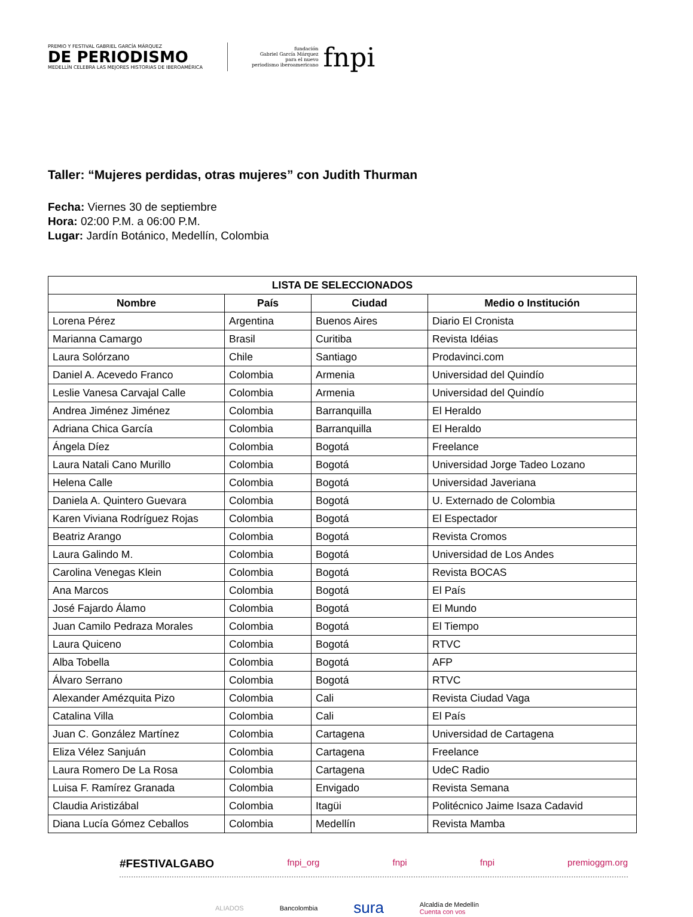PREMIO Y FESTIVAL GABRIEL GARCÍA MÁRQUEZ
DE PERIODISMO
MEDELLÍN CELEBRA LAS MEJORES HISTORIAS DE IBEROAMÉRICA
fundación
Gabriel García Márquez
para el nuevo
periodismo iberoamericano
fnpi
Taller: “Mujeres perdidas, otras mujeres” con Judith Thurman
Fecha: Viernes 30 de septiembre
Hora: 02:00 P.M. a 06:00 P.M.
Lugar: Jardín Botánico, Medellín, Colombia
| LISTA DE SELECCIONADOS | | | |
| --- | --- | --- | --- |
| Nombre | País | Ciudad | Medio o Institución |
| Lorena Pérez | Argentina | Buenos Aires | Diario El Cronista |
| Marianna Camargo | Brasil | Curitiba | Revista Idéias |
| Laura Solórzano | Chile | Santiago | Prodavinci.com |
| Daniel A. Acevedo Franco | Colombia | Armenia | Universidad del Quindío |
| Leslie Vanesa Carvajal Calle | Colombia | Armenia | Universidad del Quindío |
| Andrea Jiménez Jiménez | Colombia | Barranquilla | El Heraldo |
| Adriana Chica García | Colombia | Barranquilla | El Heraldo |
| Ángela Díez | Colombia | Bogotá | Freelance |
| Laura Natali Cano Murillo | Colombia | Bogotá | Universidad Jorge Tadeo Lozano |
| Helena Calle | Colombia | Bogotá | Universidad Javeriana |
| Daniela A. Quintero Guevara | Colombia | Bogotá | U. Externado de Colombia |
| Karen Viviana Rodríguez Rojas | Colombia | Bogotá | El Espectador |
| Beatriz Arango | Colombia | Bogotá | Revista Cromos |
| Laura Galindo M. | Colombia | Bogotá | Universidad de Los Andes |
| Carolina Venegas Klein | Colombia | Bogotá | Revista BOCAS |
| Ana Marcos | Colombia | Bogotá | El País |
| José Fajardo Álamo | Colombia | Bogotá | El Mundo |
| Juan Camilo Pedraza Morales | Colombia | Bogotá | El Tiempo |
| Laura Quiceno | Colombia | Bogotá | RTVC |
| Alba Tobella | Colombia | Bogotá | AFP |
| Álvaro Serrano | Colombia | Bogotá | RTVC |
| Alexander Amézquita Pizo | Colombia | Cali | Revista Ciudad Vaga |
| Catalina Villa | Colombia | Cali | El País |
| Juan C. González Martínez | Colombia | Cartagena | Universidad de Cartagena |
| Eliza Vélez Sanjuán | Colombia | Cartagena | Freelance |
| Laura Romero De La Rosa | Colombia | Cartagena | UdeC Radio |
| Luisa F. Ramírez Granada | Colombia | Envigado | Revista Semana |
| Claudia Aristizábal | Colombia | Itagüi | Politécnico Jaime Isaza Cadavid |
| Diana Lucía Gómez Ceballos | Colombia | Medellín | Revista Mamba |
#FESTIVALGABO fnpi_org fnpi fnpi premioggm.org
ALIADOS Bancolombia sura Alcaldía de Medellín
Cuenta con vos